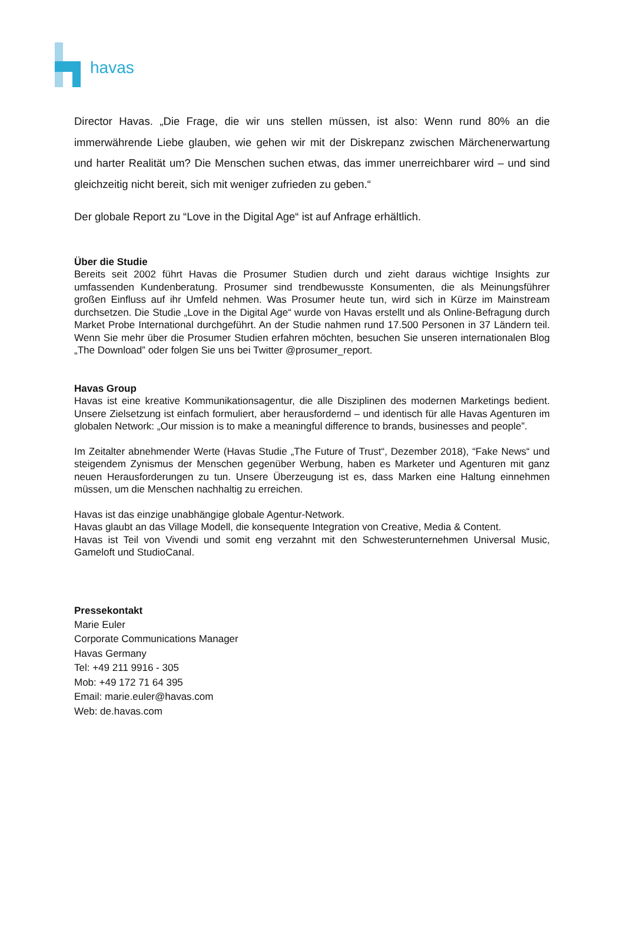havas
Director Havas. „Die Frage, die wir uns stellen müssen, ist also: Wenn rund 80% an die immerwährende Liebe glauben, wie gehen wir mit der Diskrepanz zwischen Märchenerwartung und harter Realität um? Die Menschen suchen etwas, das immer unerreichbarer wird – und sind gleichzeitig nicht bereit, sich mit weniger zufrieden zu geben.“
Der globale Report zu “Love in the Digital Age“ ist auf Anfrage erhältlich.
Über die Studie
Bereits seit 2002 führt Havas die Prosumer Studien durch und zieht daraus wichtige Insights zur umfassenden Kundenberatung. Prosumer sind trendbewusste Konsumenten, die als Meinungsführer großen Einfluss auf ihr Umfeld nehmen. Was Prosumer heute tun, wird sich in Kürze im Mainstream durchsetzen. Die Studie „Love in the Digital Age“ wurde von Havas erstellt und als Online-Befragung durch Market Probe International durchgeführt. An der Studie nahmen rund 17.500 Personen in 37 Ländern teil. Wenn Sie mehr über die Prosumer Studien erfahren möchten, besuchen Sie unseren internationalen Blog „The Download” oder folgen Sie uns bei Twitter @prosumer_report.
Havas Group
Havas ist eine kreative Kommunikationsagentur, die alle Disziplinen des modernen Marketings bedient. Unsere Zielsetzung ist einfach formuliert, aber herausfordernd – und identisch für alle Havas Agenturen im globalen Network: „Our mission is to make a meaningful difference to brands, businesses and people”.
Im Zeitalter abnehmender Werte (Havas Studie „The Future of Trust“, Dezember 2018), “Fake News“ und steigendem Zynismus der Menschen gegenüber Werbung, haben es Marketer und Agenturen mit ganz neuen Herausforderungen zu tun. Unsere Überzeugung ist es, dass Marken eine Haltung einnehmen müssen, um die Menschen nachhaltig zu erreichen.
Havas ist das einzige unabhängige globale Agentur-Network.
Havas glaubt an das Village Modell, die konsequente Integration von Creative, Media & Content.
Havas ist Teil von Vivendi und somit eng verzahnt mit den Schwesterunternehmen Universal Music, Gameloft und StudioCanal.
Pressekontakt
Marie Euler
Corporate Communications Manager
Havas Germany
Tel: +49 211 9916 - 305
Mob: +49 172 71 64 395
Email: marie.euler@havas.com
Web: de.havas.com